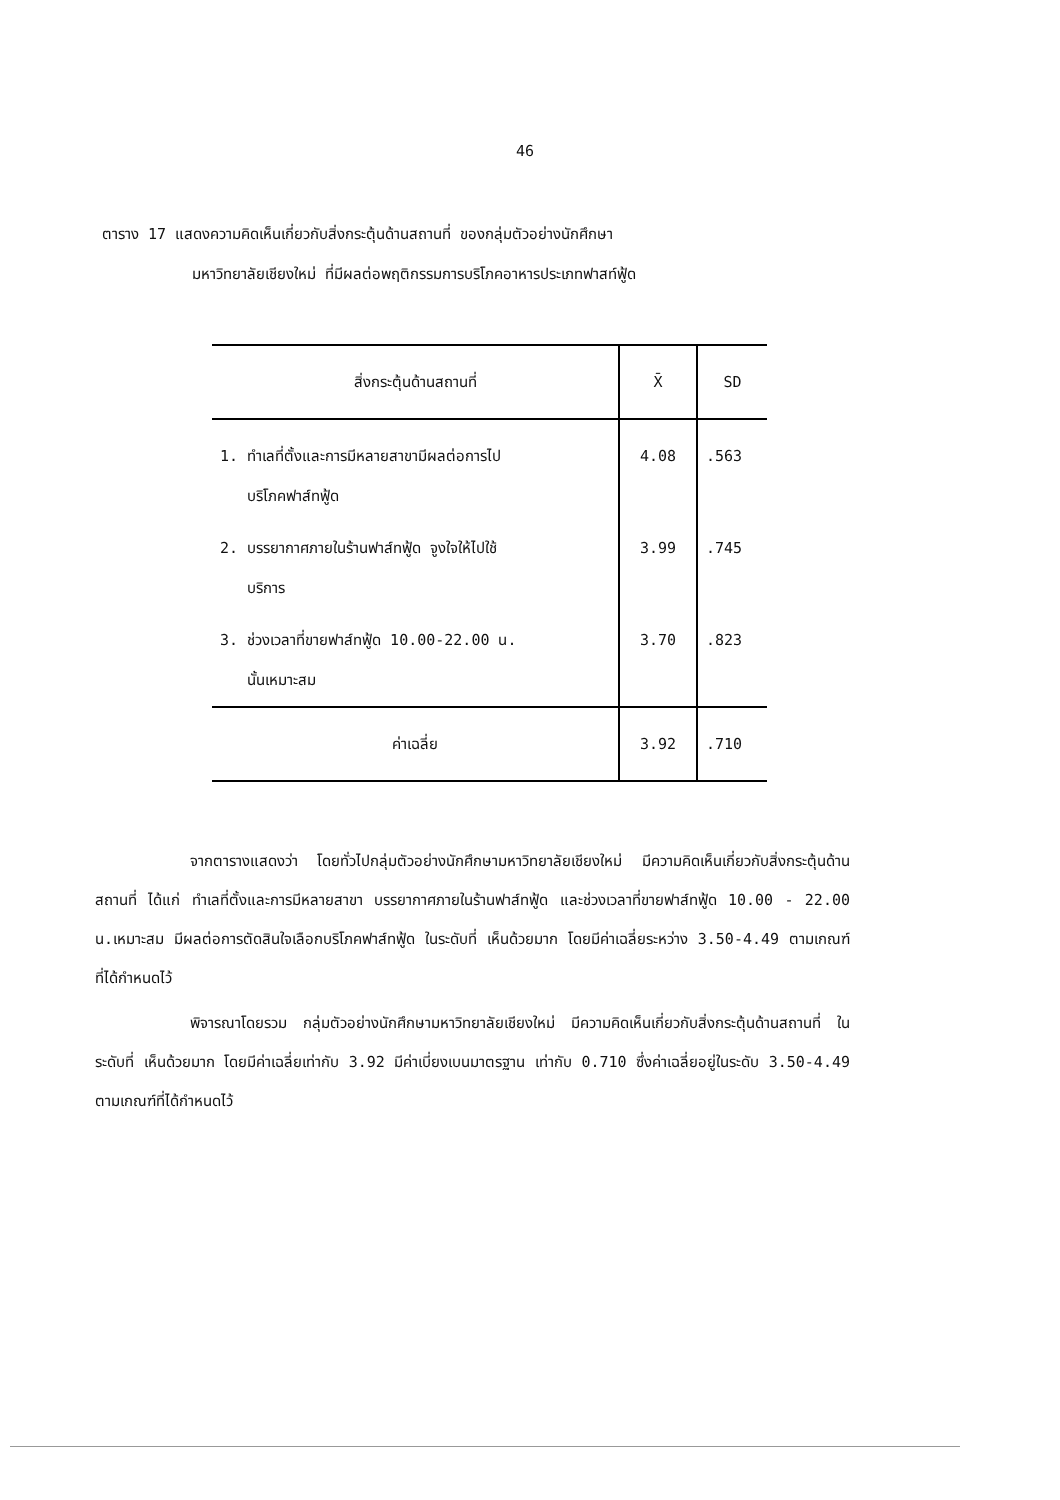46
ตาราง 17 แสดงความคิดเห็นเกี่ยวกับสิ่งกระตุ้นด้านสถานที่ ของกลุ่มตัวอย่างนักศึกษา
มหาวิทยาลัยเชียงใหม่ ที่มีผลต่อพฤติกรรมการบริโภคอาหารประเภทฟาสท์ฟู้ด
| สิ่งกระตุ้นด้านสถานที่ | X̄ | SD |
| --- | --- | --- |
| 1. ทำเลที่ตั้งและการมีหลายสาขามีผลต่อการไป บริโภคฟาส์ทฟู้ด | 4.08 | .563 |
| 2. บรรยากาศภายในร้านฟาส์ทฟู้ด จูงใจให้ไปใช้ บริการ | 3.99 | .745 |
| 3. ช่วงเวลาที่ขายฟาส์ทฟู้ด 10.00-22.00 น. นั้นเหมาะสม | 3.70 | .823 |
| ค่าเฉลี่ย | 3.92 | .710 |
จากตารางแสดงว่า โดยทั่วไปกลุ่มตัวอย่างนักศึกษามหาวิทยาลัยเชียงใหม่ มีความคิดเห็นเกี่ยวกับสิ่งกระตุ้นด้านสถานที่ ได้แก่ ทำเลที่ตั้งและการมีหลายสาขา บรรยากาศภายในร้านฟาส์ทฟู้ด และช่วงเวลาที่ขายฟาส์ทฟู้ด 10.00 - 22.00 น.เหมาะสม มีผลต่อการตัดสินใจเลือกบริโภคฟาส์ทฟู้ด ในระดับที่ เห็นด้วยมาก โดยมีค่าเฉลี่ยระหว่าง 3.50-4.49 ตามเกณฑ์ที่ได้กำหนดไว้
พิจารณาโดยรวม กลุ่มตัวอย่างนักศึกษามหาวิทยาลัยเชียงใหม่ มีความคิดเห็นเกี่ยวกับสิ่งกระตุ้นด้านสถานที่ ในระดับที่ เห็นด้วยมาก โดยมีค่าเฉลี่ยเท่ากับ 3.92 มีค่าเบี่ยงเบนมาตรฐาน เท่ากับ 0.710 ซึ่งค่าเฉลี่ยอยู่ในระดับ 3.50-4.49 ตามเกณฑ์ที่ได้กำหนดไว้